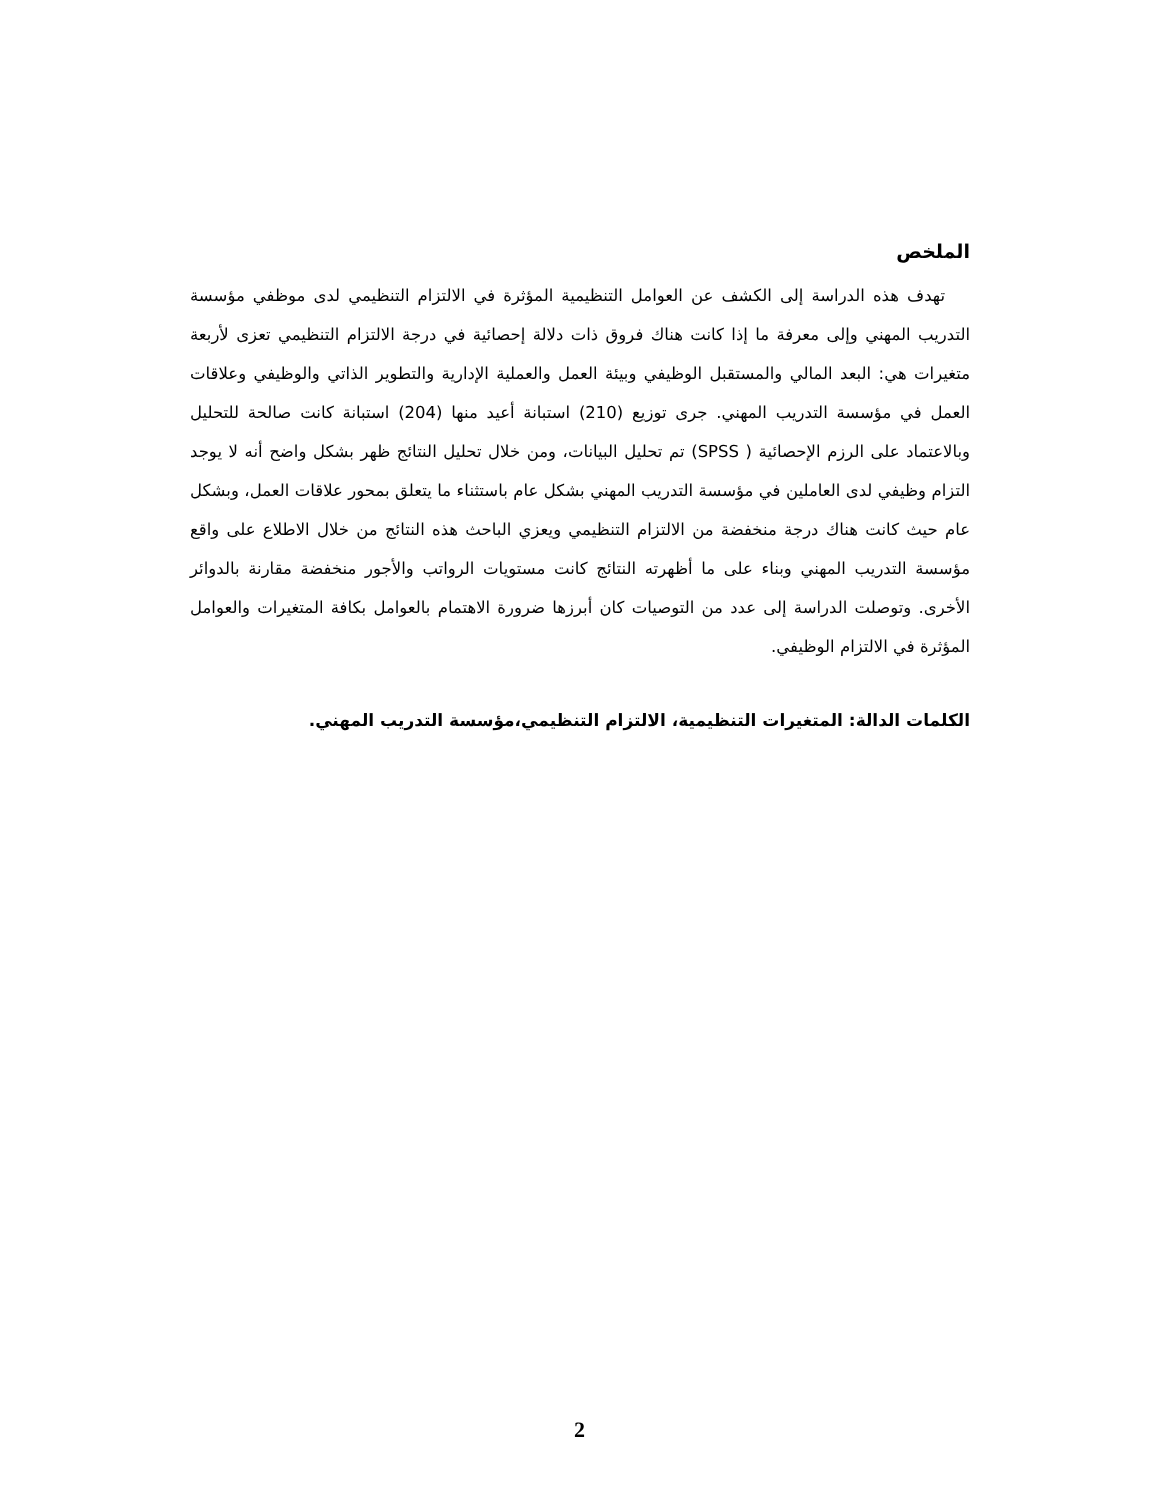الملخص
تهدف هذه الدراسة إلى الكشف عن العوامل التنظيمية المؤثرة في الالتزام التنظيمي لدى موظفي مؤسسة التدريب المهني وإلى معرفة ما إذا كانت هناك فروق ذات دلالة إحصائية في درجة الالتزام التنظيمي تعزى لأربعة متغيرات هي: البعد المالي والمستقبل الوظيفي وبيئة العمل والعملية الإدارية والتطوير الذاتي والوظيفي وعلاقات العمل في مؤسسة التدريب المهني. جرى توزيع (210) استبانة أعيد منها (204) استبانة كانت صالحة للتحليل وبالاعتماد على الرزم الإحصائية ( SPSS) تم تحليل البيانات، ومن خلال تحليل النتائج ظهر بشكل واضح أنه لا يوجد التزام وظيفي لدى العاملين في مؤسسة التدريب المهني بشكل عام باستثناء ما يتعلق بمحور علاقات العمل، وبشكل عام حيث كانت هناك درجة منخفضة من الالتزام التنظيمي ويعزي الباحث هذه النتائج من خلال الاطلاع على واقع مؤسسة التدريب المهني وبناء على ما أظهرته النتائج كانت مستويات الرواتب والأجور منخفضة مقارنة بالدوائر الأخرى. وتوصلت الدراسة إلى عدد من التوصيات كان أبرزها ضرورة الاهتمام بالعوامل بكافة المتغيرات والعوامل المؤثرة في الالتزام الوظيفي.
الكلمات الدالة: المتغيرات التنظيمية، الالتزام التنظيمي،مؤسسة التدريب المهني.
2